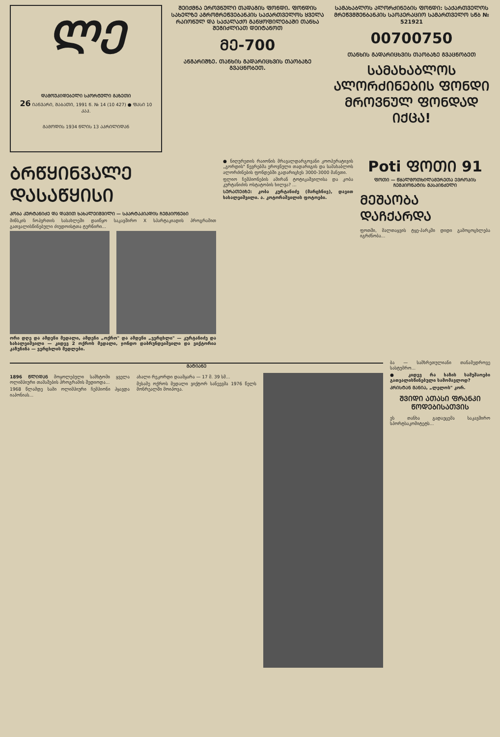ᲚᲔ
ᲓᲐᲛᲝᲣᲙᲘᲓᲔᲑᲔᲚᲘ ᲡᲞᲝᲠᲢᲣᲚᲘ ᲒᲐᲖᲔᲗᲘ
26 ᲘᲐᲜᲕᲐᲠᲘ, ᲨᲐᲑᲐᲗᲘ, 1991 Წ. № 14 (10 427) ● ᲤᲐᲡᲘ 10 ᲙᲐᲞ.
ᲒᲐᲛᲝᲓᲘᲡ 1934 ᲬᲚᲘᲡ 13 ᲐᲞᲠᲘᲚᲘᲓᲐᲜ
ᲨᲔᲘᲥᲛᲜᲐ ᲔᲠᲝᲕᲜᲣᲚᲘ ᲗᲐᲓᲐᲒᲘᲡ ᲤᲝᲜᲓᲘ. ᲤᲝᲜᲓᲘᲡ ᲡᲐᲮᲔᲚᲖᲔ ᲐᲒᲠᲝᲛᲠᲔᲬᲕᲔᲑᲐᲜᲙᲘᲡ ᲡᲐᲥᲐᲠᲗᲕᲔᲚᲝᲡ ᲧᲕᲔᲚᲐ ᲠᲐᲘᲝᲜᲣᲚ ᲓᲐ ᲡᲐᲥᲐᲚᲐᲥᲝ ᲒᲐᲜᲧᲝᲤᲘᲚᲔᲑᲐᲨᲘ ᲗᲐᲜᲮᲐ ᲨᲔᲒᲘᲫᲚᲘᲐᲗ ᲓᲔᲘᲢᲐᲜᲝᲗ
ᲛᲔ-700
ᲐᲜᲒᲐᲠᲘᲨᲖᲔ. ᲗᲐᲜᲮᲘᲡ ᲒᲐᲓᲐᲠᲘᲪᲮᲕᲘᲡ ᲗᲐᲝᲑᲐᲖᲔ ᲒᲕᲐᲪᲜᲝᲑᲔᲗ.
ᲡᲐᲛᲐᲮᲐᲑᲚᲝᲡ ᲐᲚᲝᲠᲫᲘᲜᲔᲑᲘᲡ ᲤᲝᲜᲓᲘ: ᲡᲐᲥᲐᲠᲗᲕᲔᲚᲝᲡ ᲛᲠᲔᲬᲕᲛᲨᲔᲜᲑᲐᲜᲙᲘᲡ ᲡᲐᲝᲞᲔᲠᲐᲪᲘᲝ ᲡᲐᲛᲐᲠᲗᲕᲔᲚᲝ ᲡᲬᲑ № 521921
00700750
ᲗᲐᲜᲮᲘᲡ ᲒᲐᲓᲐᲠᲘᲪᲮᲕᲘᲡ ᲗᲐᲝᲑᲐᲖᲔ ᲒᲕᲐᲪᲜᲝᲑᲔᲗ
ᲡᲐᲛᲐᲮᲐᲑᲚᲝᲡ ᲐᲚᲝᲠᲫᲘᲜᲔᲑᲘᲡ ᲤᲝᲜᲓᲘ ᲛᲠᲝᲕᲜᲣᲚ ᲤᲝᲜᲓᲐᲓ ᲘᲥᲪᲐ!
ᲑᲠᲬᲧᲘᲜᲕᲐᲚᲔ ᲓᲐᲡᲐᲬᲧᲘᲡᲘ
ᲙᲝᲑᲐ ᲙᲣᲠᲢᲐᲜᲘᲫᲔ ᲓᲐ ᲓᲐᲕᲘᲗ ᲮᲐᲮᲐᲚᲔᲘᲨᲕᲘᲚᲘ — ᲡᲞᲐᲠᲢᲐᲙᲘᲐᲓᲘᲡ ᲩᲔᲛᲞᲘᲝᲜᲔᲑᲘ
მინსკის ჩოჰვრთის სასახლეში დაიწყო საკავშირო X სპარტაკიადის პროგრამით გათვალისწინებული ძიუდოისტთა ტურნირი...
ორი დღე და ამდენი მედალი, ამდენი „ოქრო" და ამდენი „ვერცხლი" — კურტანიძე და ხახალეიშვილი — კიდევ 2 ოქროს მედალი, ჯონდო დაბრუნდეიშვილი და ვიქტორია კაზუნინა — ვერცხლის მედლები.
● ნიღურეთის რაიონის მრავალდარგოვანი კოოპერატივის „გორდის" წევრებმა ეროვნული თადარიგის და სამახაბლოს ალორძინების ფონდებში გადარიცხეს 3000-3000 მანეთი.
ფლიო ჩემპიონების ამირან ტოტიკაშვილისა და კობა კურტანიძის ოსტატობის ხილვა? ...
ᲡᲣᲠᲐᲗᲔᲑᲖᲔ: კობა კურტანიძე (მარცხნივ), დავით ხახალეიშვილი. ა. კოტორაშვილის ფოტოები.
Poti ᲤᲝᲗᲘ 91
ᲤᲝᲗᲘ — ᲬᲧᲐᲚᲛᲝᲗᲮᲘᲚᲐᲛᲣᲠᲔᲗᲐ ᲔᲕᲠᲝᲞᲘᲡ ᲩᲔᲛᲞᲘᲝᲜᲐᲢᲘᲡ ᲛᲐᲡᲞᲘᲜᲫᲔᲚᲘ
ᲛᲔᲨᲐᲝᲑᲐ ᲓᲐᲩᲥᲐᲠᲓᲐ
ფოთში, მალთაყვის ტყე-პარკში დიდი გამოცოცხლება იგრძნობა...
ᲛᲐᲢᲘᲐᲜᲔ
1896 ᲬᲚᲘᲓᲐᲜ მოყოლებული სამხტომი ყველა ოლიმპიური თამაშების პროგრამის შედიოდა...
1968 წლამდე სამი ოლიმპიური ჩემპიონი ჰყავდა იაპონიას...
ახალი რეკორდი დაამყარა — 17 მ. 39 სმ...
მესამე ოქროს მედალი ვიქტორ სანეევმა 1976 წელს მონრეალში მოიპოვა.
ბა — სამხრეთულიანი თანამედროვე სასტუმრო...
● კიდევ რა ხაზის სამუშაოები გათვალისწინებული სამომავლოდ?
ᲙᲠᲘᲡᲢᲐᲜ ᲛᲐᲜᲘᲐ, „ლელოს" კორ.
ᲨᲕᲘᲓᲘ ᲐᲗᲐᲡᲘ ᲤᲠᲐᲜᲙᲘ ᲬᲝᲓᲔᲑᲘᲡᲐᲗᲕᲘᲡ
ეს თანხა გადაეცემა საკავშირო სპორტსაკომიტეტს...